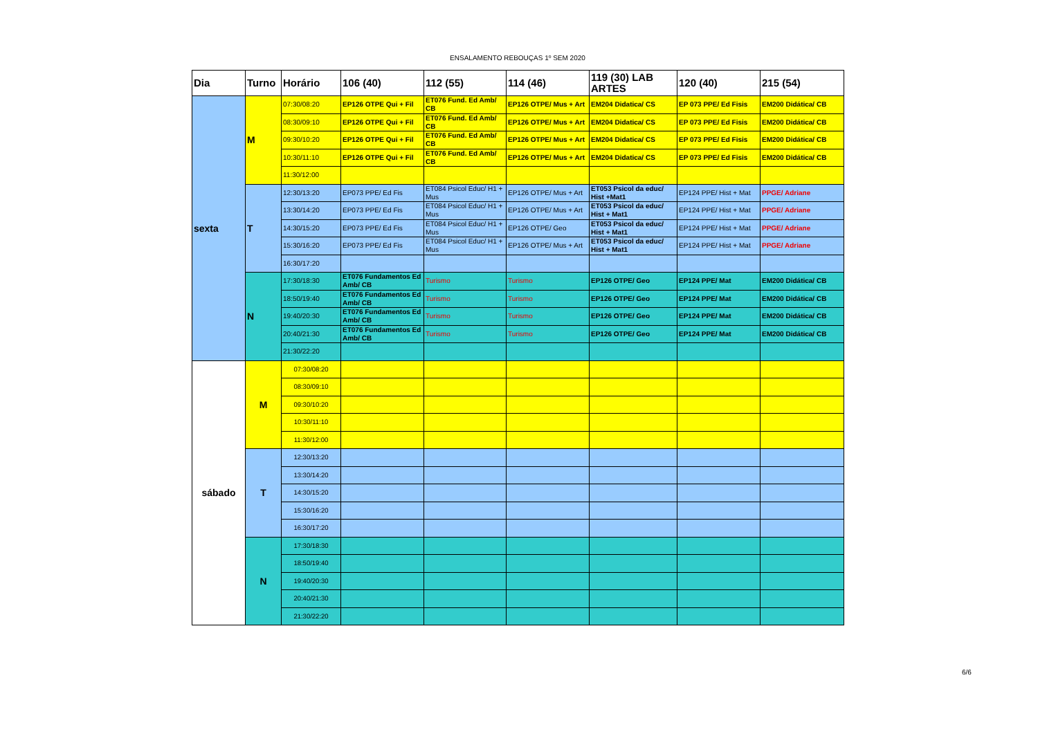ENSALAMENTO REBOUÇAS 1º SEM 2020
| Dia | Turno | Horário | 106 (40) | 112 (55) | 114 (46) | 119 (30) LAB ARTES | 120 (40) | 215 (54) |
| --- | --- | --- | --- | --- | --- | --- | --- | --- |
| sexta | M | 07:30/08:20 | EP126 OTPE Qui + Fil | ET076 Fund. Ed Amb/ CB | EP126 OTPE/ Mus + Art | EM204 Didatica/ CS | EP 073 PPE/ Ed Fisis | EM200 Didática/ CB |
| | | 08:30/09:10 | EP126 OTPE Qui + Fil | ET076 Fund. Ed Amb/ CB | EP126 OTPE/ Mus + Art | EM204 Didatica/ CS | EP 073 PPE/ Ed Fisis | EM200 Didática/ CB |
| | | 09:30/10:20 | EP126 OTPE Qui + Fil | ET076 Fund. Ed Amb/ CB | EP126 OTPE/ Mus + Art | EM204 Didatica/ CS | EP 073 PPE/ Ed Fisis | EM200 Didática/ CB |
| | | 10:30/11:10 | EP126 OTPE Qui + Fil | ET076 Fund. Ed Amb/ CB | EP126 OTPE/ Mus + Art | EM204 Didatica/ CS | EP 073 PPE/ Ed Fisis | EM200 Didática/ CB |
| | | 11:30/12:00 | | | | | | |
| | T | 12:30/13:20 | EP073 PPE/ Ed Fis | ET084 Psicol Educ/ H1 + Mus | EP126 OTPE/ Mus + Art | ET053 Psicol da educ/ Hist +Mat1 | EP124 PPE/ Hist + Mat | PPGE/ Adriane |
| | | 13:30/14:20 | EP073 PPE/ Ed Fis | ET084 Psicol Educ/ H1 + Mus | EP126 OTPE/ Mus + Art | ET053 Psicol da educ/ Hist + Mat1 | EP124 PPE/ Hist + Mat | PPGE/ Adriane |
| | | 14:30/15:20 | EP073 PPE/ Ed Fis | ET084 Psicol Educ/ H1 + Mus | EP126 OTPE/ Geo | ET053 Psicol da educ/ Hist + Mat1 | EP124 PPE/ Hist + Mat | PPGE/ Adriane |
| | | 15:30/16:20 | EP073 PPE/ Ed Fis | ET084 Psicol Educ/ H1 + Mus | EP126 OTPE/ Mus + Art | ET053 Psicol da educ/ Hist + Mat1 | EP124 PPE/ Hist + Mat | PPGE/ Adriane |
| | | 16:30/17:20 | | | | | | |
| | N | 17:30/18:30 | ET076 Fundamentos Ed Amb/ CB | Turismo | Turismo | EP126 OTPE/ Geo | EP124 PPE/ Mat | EM200 Didática/ CB |
| | | 18:50/19:40 | ET076 Fundamentos Ed Amb/ CB | Turismo | Turismo | EP126 OTPE/ Geo | EP124 PPE/ Mat | EM200 Didática/ CB |
| | | 19:40/20:30 | ET076 Fundamentos Ed Amb/ CB | Turismo | Turismo | EP126 OTPE/ Geo | EP124 PPE/ Mat | EM200 Didática/ CB |
| | | 20:40/21:30 | ET076 Fundamentos Ed Amb/ CB | Turismo | Turismo | EP126 OTPE/ Geo | EP124 PPE/ Mat | EM200 Didática/ CB |
| | | 21:30/22:20 | | | | | | |
| sábado | M | 07:30/08:20 | | | | | | |
| | | 08:30/09:10 | | | | | | |
| | | 09:30/10:20 | | | | | | |
| | | 10:30/11:10 | | | | | | |
| | | 11:30/12:00 | | | | | | |
| | T | 12:30/13:20 | | | | | | |
| | | 13:30/14:20 | | | | | | |
| | | 14:30/15:20 | | | | | | |
| | | 15:30/16:20 | | | | | | |
| | | 16:30/17:20 | | | | | | |
| | N | 17:30/18:30 | | | | | | |
| | | 18:50/19:40 | | | | | | |
| | | 19:40/20:30 | | | | | | |
| | | 20:40/21:30 | | | | | | |
| | | 21:30/22:20 | | | | | | |
6/6